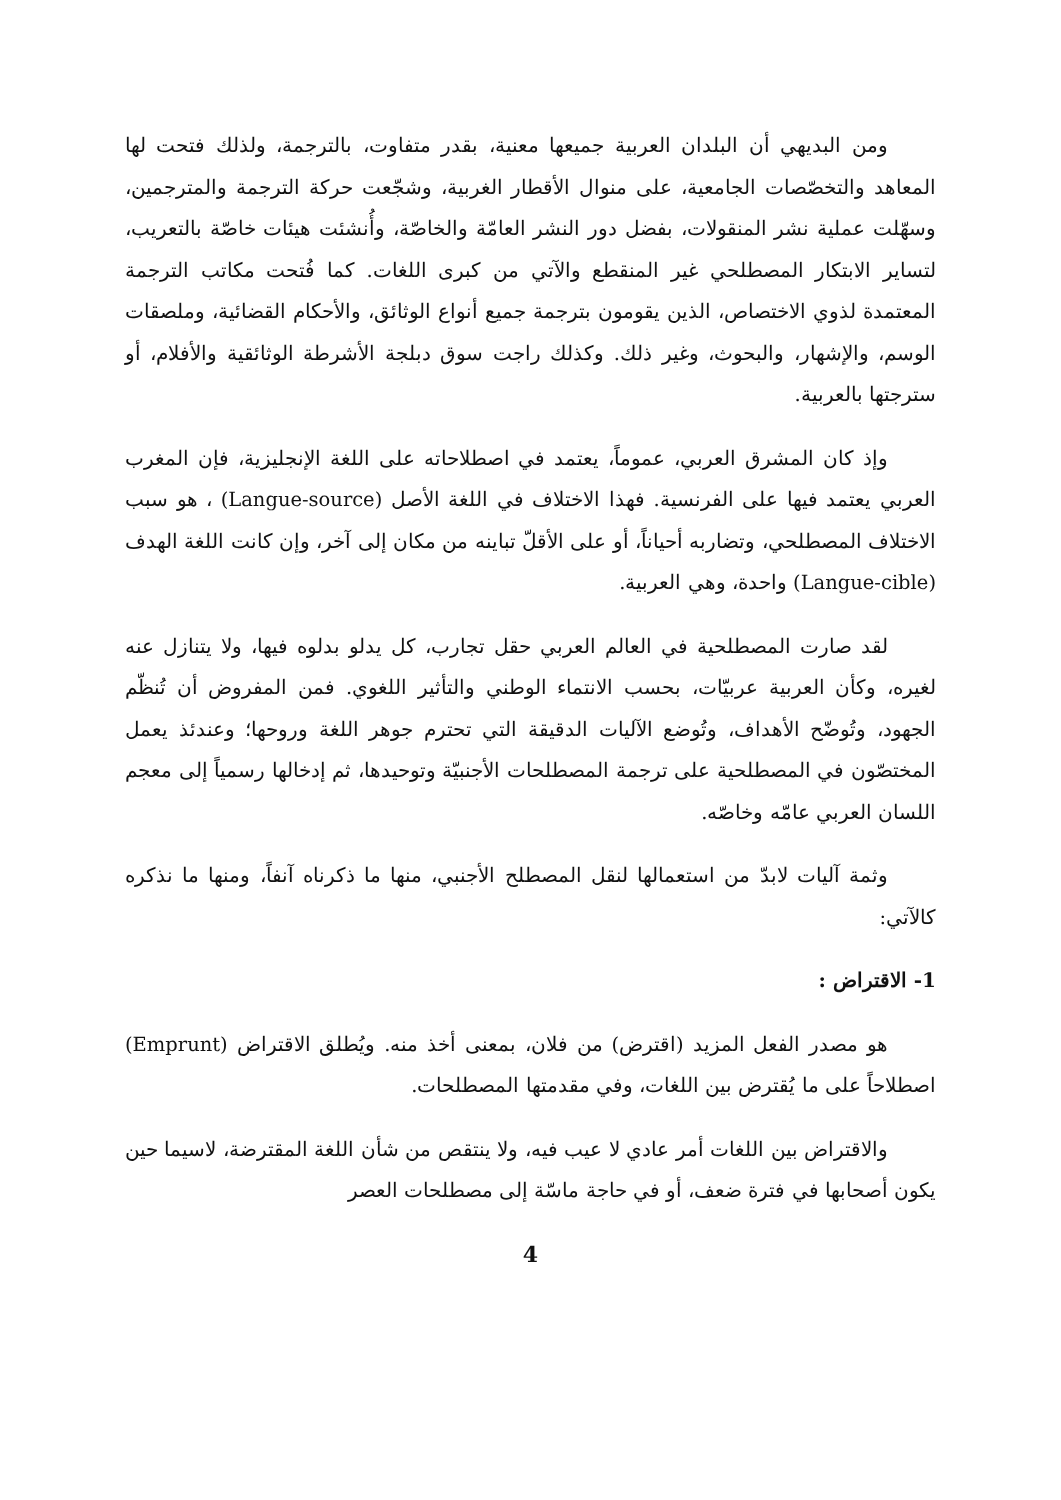ومن البديهي أن البلدان العربية جميعها معنية، بقدر متفاوت، بالترجمة، ولذلك فتحت لها المعاهد والتخصّصات الجامعية، على منوال الأقطار الغربية، وشجّعت حركة الترجمة والمترجمين، وسهّلت عملية نشر المنقولات، بفضل دور النشر العامّة والخاصّة، وأُنشئت هيئات خاصّة بالتعريب، لتساير الابتكار المصطلحي غير المنقطع والآتي من كبرى اللغات. كما فُتحت مكاتب الترجمة المعتمدة لذوي الاختصاص، الذين يقومون بترجمة جميع أنواع الوثائق، والأحكام القضائية، وملصقات الوسم، والإشهار، والبحوث، وغير ذلك. وكذلك راجت سوق دبلجة الأشرطة الوثائقية والأفلام، أو سترجتها بالعربية.
وإذ كان المشرق العربي، عموماً، يعتمد في اصطلاحاته على اللغة الإنجليزية، فإن المغرب العربي يعتمد فيها على الفرنسية. فهذا الاختلاف في اللغة الأصل (Langue-source) ، هو سبب الاختلاف المصطلحي، وتضاربه أحياناً، أو على الأقلّ تباينه من مكان إلى آخر، وإن كانت اللغة الهدف (Langue-cible) واحدة، وهي العربية.
لقد صارت المصطلحية في العالم العربي حقل تجارب، كل يدلو بدلوه فيها، ولا يتنازل عنه لغيره، وكأن العربية عربيّات، بحسب الانتماء الوطني والتأثير اللغوي. فمن المفروض أن تُنظّم الجهود، وتُوضّح الأهداف، وتُوضع الآليات الدقيقة التي تحترم جوهر اللغة وروحها؛ وعندئذ يعمل المختصّون في المصطلحية على ترجمة المصطلحات الأجنبيّة وتوحيدها، ثم إدخالها رسمياً إلى معجم اللسان العربي عامّه وخاصّه.
وثمة آليات لابدّ من استعمالها لنقل المصطلح الأجنبي، منها ما ذكرناه آنفاً، ومنها ما نذكره كالآتي:
1- الاقتراض :
هو مصدر الفعل المزيد (اقترض) من فلان، بمعنى أخذ منه. ويُطلق الاقتراض (Emprunt) اصطلاحاً على ما يُقترض بين اللغات، وفي مقدمتها المصطلحات.
والاقتراض بين اللغات أمر عادي لا عيب فيه، ولا ينتقص من شأن اللغة المقترضة، لاسيما حين يكون أصحابها في فترة ضعف، أو في حاجة ماسّة إلى مصطلحات العصر
4